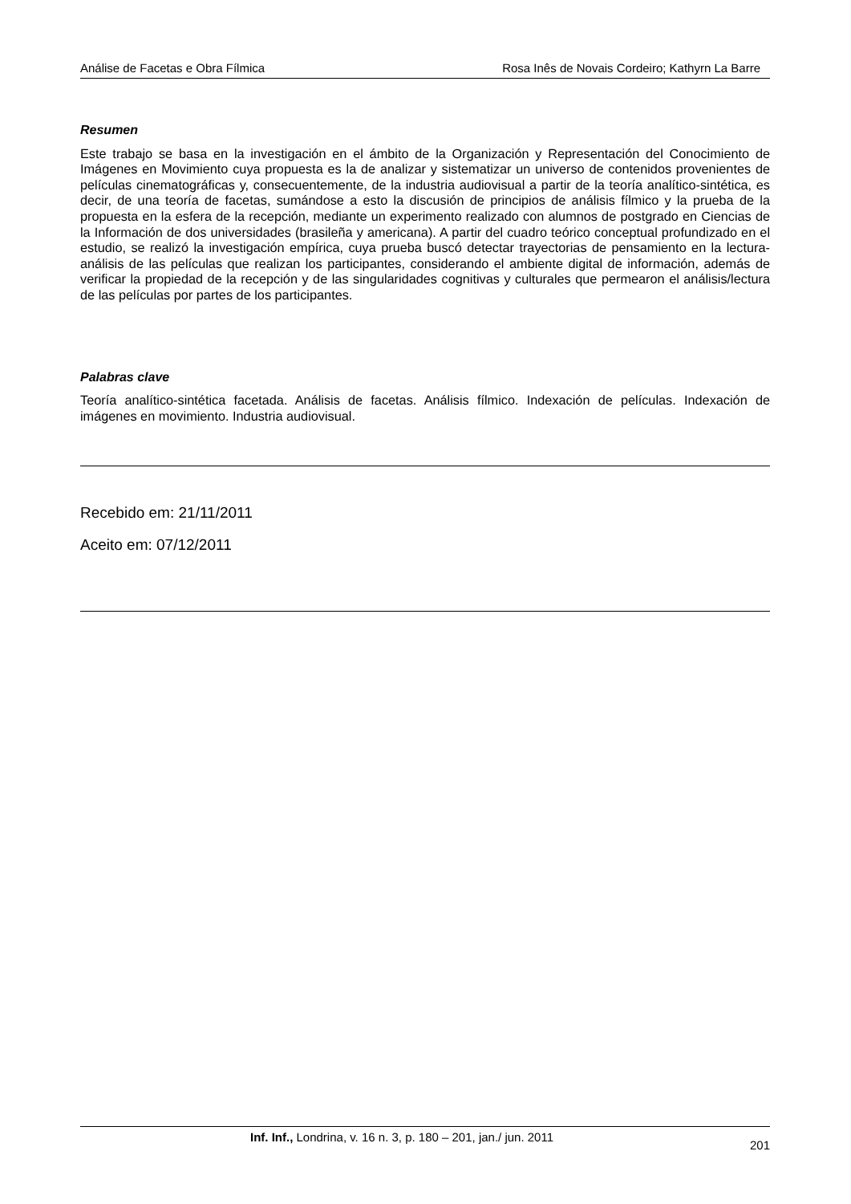Análise de Facetas e Obra Fílmica Rosa Inês de Novais Cordeiro; Kathyrn La Barre
Resumen
Este trabajo se basa en la investigación en el ámbito de la Organización y Representación del Conocimiento de Imágenes en Movimiento cuya propuesta es la de analizar y sistematizar un universo de contenidos provenientes de películas cinematográficas y, consecuentemente, de la industria audiovisual a partir de la teoría analítico-sintética, es decir, de una teoría de facetas, sumándose a esto la discusión de principios de análisis fílmico y la prueba de la propuesta en la esfera de la recepción, mediante un experimento realizado con alumnos de postgrado en Ciencias de la Información de dos universidades (brasileña y americana). A partir del cuadro teórico conceptual profundizado en el estudio, se realizó la investigación empírica, cuya prueba buscó detectar trayectorias de pensamiento en la lectura-análisis de las películas que realizan los participantes, considerando el ambiente digital de información, además de verificar la propiedad de la recepción y de las singularidades cognitivas y culturales que permearon el análisis/lectura de las películas por partes de los participantes.
Palabras clave
Teoría analítico-sintética facetada. Análisis de facetas. Análisis fílmico. Indexación de películas. Indexación de imágenes en movimiento. Industria audiovisual.
Recebido em: 21/11/2011
Aceito em: 07/12/2011
Inf. Inf., Londrina, v. 16 n. 3, p. 180 – 201, jan./ jun. 2011 201